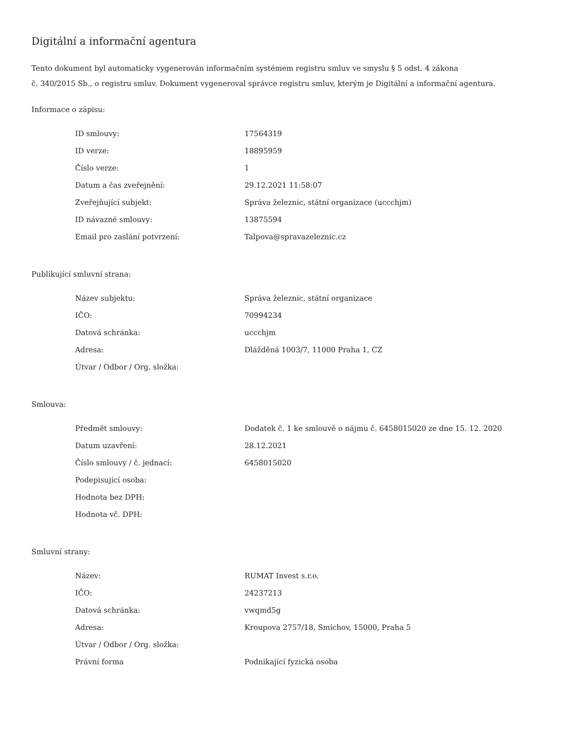Digitální a informační agentura
Tento dokument byl automaticky vygenerován informačním systémem registru smluv ve smyslu § 5 odst. 4 zákona
č. 340/2015 Sb., o registru smluv. Dokument vygeneroval správce registru smluv, kterým je Digitální a informační agentura.
Informace o zápisu:
| ID smlouvy: | 17564319 |
| ID verze: | 18895959 |
| Číslo verze: | 1 |
| Datum a čas zveřejnění: | 29.12.2021 11:58:07 |
| Zveřejňující subjekt: | Správa železnic, státní organizace (uccchjm) |
| ID návazné smlouvy: | 13875594 |
| Email pro zaslání potvrzení: | Talpova@spravazeleznic.cz |
Publikující smluvní strana:
| Název subjektu: | Správa železnic, státní organizace |
| IČO: | 70994234 |
| Datová schránka: | uccchjm |
| Adresa: | Dlážděná 1003/7, 11000 Praha 1, CZ |
| Útvar / Odbor / Org. složka: | |
Smlouva:
| Předmět smlouvy: | Dodatek č. 1 ke smlouvě o nájmu č. 6458015020 ze dne 15. 12. 2020 |
| Datum uzavření: | 28.12.2021 |
| Číslo smlouvy / č. jednací: | 6458015020 |
| Podepisující osoba: | |
| Hodnota bez DPH: | |
| Hodnota vč. DPH: | |
Smluvní strany:
| Název: | RUMAT Invest s.r.o. |
| IČO: | 24237213 |
| Datová schránka: | vwqmd5g |
| Adresa: | Kroupova 2757/18, Smíchov, 15000, Praha 5 |
| Útvar / Odbor / Org. složka: | |
| Právní forma | Podnikající fyzická osoba |